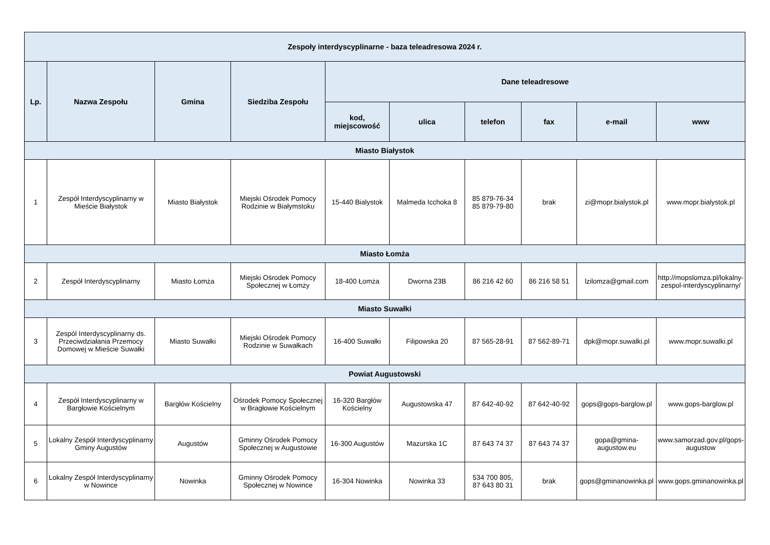| Zespoły interdyscyplinarne - baza teleadresowa 2024 r. | | | | | | | | | |
| --- | --- | --- | --- | --- | --- | --- | --- | --- | --- |
| Lp. | Nazwa Zespołu | Gmina | Siedziba Zespołu | Dane teleadresowe | | | | | |
| | | | | kod, miejscowość | ulica | telefon | fax | e-mail | www |
| Miasto Białystok | | | | | | | | | |
| 1 | Zespół Interdyscyplinarny w Mieście Białystok | Miasto Białystok | Miejski Ośrodek Pomocy Rodzinie w Białymstoku | 15-440 Bialystok | Malmeda Icchoka 8 | 85 879-76-34 85 879-79-80 | brak | zi@mopr.bialystok.pl | www.mopr.bialystok.pl |
| Miasto Łomża | | | | | | | | | |
| 2 | Zespół Interdyscyplinarny | Miasto Łomża | Miejski Ośrodek Pomocy Społecznej w Łomży | 18-400 Łomża | Dworna 23B | 86 216 42 60 | 86 216 58 51 | lzilomza@gmail.com | http://mopslomza.pl/lokalny-zespol-interdyscyplinarny/ |
| Miasto Suwałki | | | | | | | | | |
| 3 | Zespól Interdyscyplinarny ds. Przeciwdziałania Przemocy Domowej w Mieście Suwałki | Miasto Suwałki | Miejski Ośrodek Pomocy Rodzinie w Suwałkach | 16-400 Suwałki | Filipowska 20 | 87 565-28-91 | 87 562-89-71 | dpk@mopr.suwalki.pl | www.mopr.suwalki.pl |
| Powiat Augustowski | | | | | | | | | |
| 4 | Zespół Interdyscyplinarny w Bargłowie Kościelnym | Bargłów Kościelny | Ośrodek Pomocy Społecznej w Bragłowie Kościelnym | 16-320 Bargłów Kościelny | Augustowska 47 | 87 642-40-92 | 87 642-40-92 | gops@gops-barglow.pl | www.gops-barglow.pl |
| 5 | Lokalny Zespół Interdyscyplinarny Gminy Augustów | Augustów | Gminny Ośrodek Pomocy Społecznej w Augustowie | 16-300 Augustów | Mazurska 1C | 87 643 74 37 | 87 643 74 37 | gopa@gmina-augustow.eu | www.samorzad.gov.pl/gops-augustow |
| 6 | Lokalny Zespół Interdyscyplinarny w Nowince | Nowinka | Gminny Ośrodek Pomocy Społecznej w Nowince | 16-304 Nowinka | Nowinka 33 | 534 700 805, 87 643 80 31 | brak | gops@gminanowinka.pl | www.gops.gminanowinka.pl |